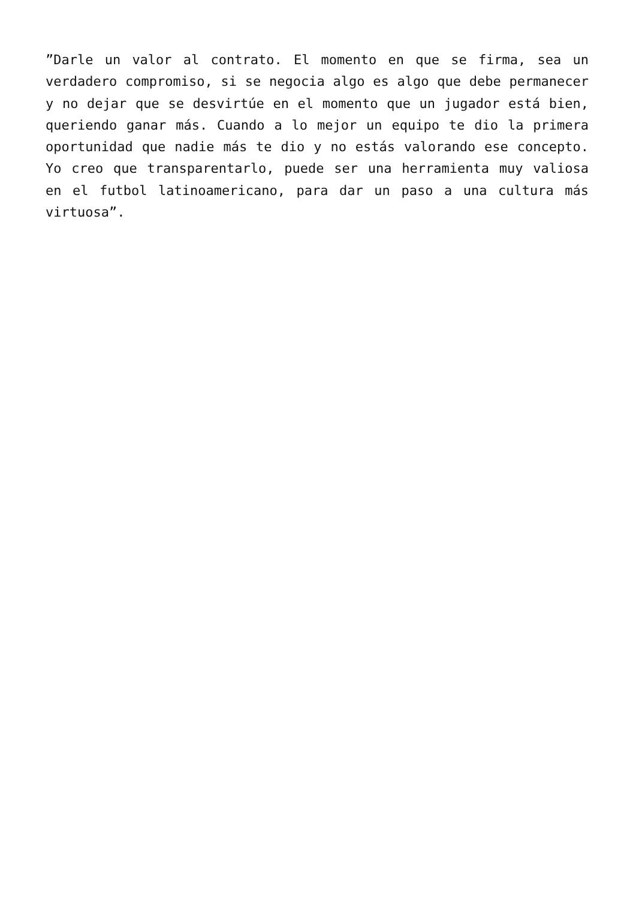”Darle un valor al contrato. El momento en que se firma, sea un verdadero compromiso, si se negocia algo es algo que debe permanecer y no dejar que se desvirtúe en el momento que un jugador está bien, queriendo ganar más. Cuando a lo mejor un equipo te dio la primera oportunidad que nadie más te dio y no estás valorando ese concepto. Yo creo que transparentarlo, puede ser una herramienta muy valiosa en el futbol latinoamericano, para dar un paso a una cultura más virtuosa”.